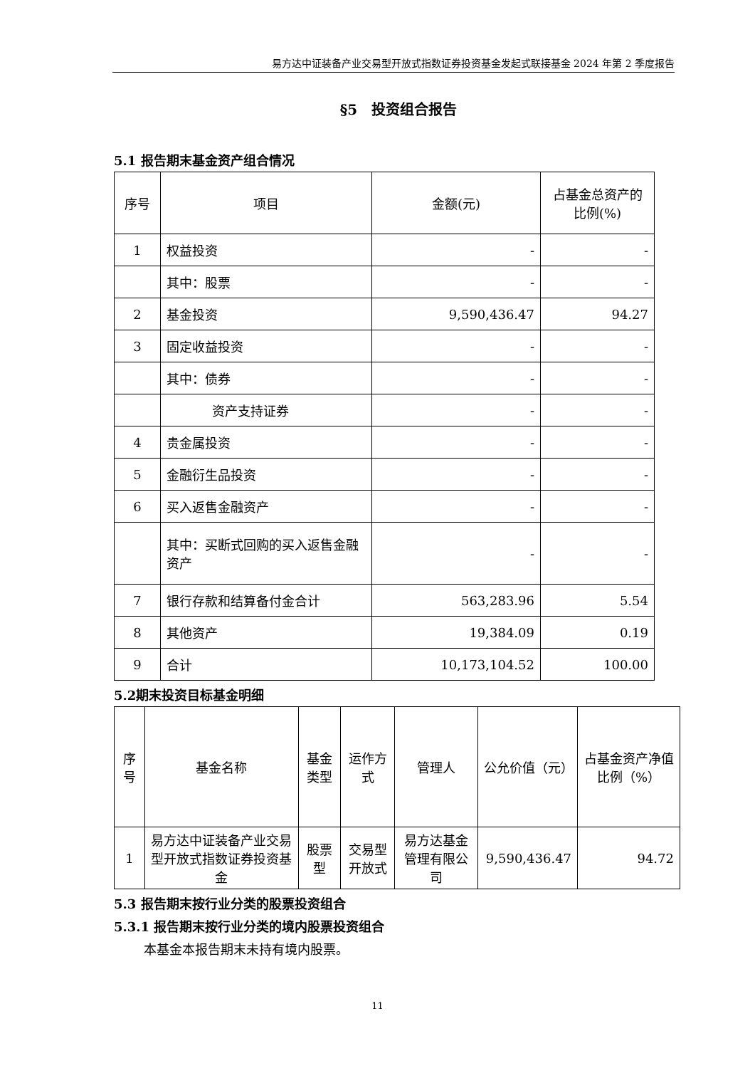易方达中证装备产业交易型开放式指数证券投资基金发起式联接基金 2024 年第 2 季度报告
§5　投资组合报告
5.1 报告期末基金资产组合情况
| 序号 | 项目 | 金额(元) | 占基金总资产的比例(%) |
| --- | --- | --- | --- |
| 1 | 权益投资 | - | - |
| | 其中：股票 | - | - |
| 2 | 基金投资 | 9,590,436.47 | 94.27 |
| 3 | 固定收益投资 | - | - |
| | 其中：债券 | - | - |
| | 资产支持证券 | - | - |
| 4 | 贵金属投资 | - | - |
| 5 | 金融衍生品投资 | - | - |
| 6 | 买入返售金融资产 | - | - |
| | 其中：买断式回购的买入返售金融资产 | - | - |
| 7 | 银行存款和结算备付金合计 | 563,283.96 | 5.54 |
| 8 | 其他资产 | 19,384.09 | 0.19 |
| 9 | 合计 | 10,173,104.52 | 100.00 |
5.2期末投资目标基金明细
| 序号 | 基金名称 | 基金类型 | 运作方式 | 管理人 | 公允价值（元） | 占基金资产净值比例（%） |
| --- | --- | --- | --- | --- | --- | --- |
| 1 | 易方达中证装备产业交易型开放式指数证券投资基金 | 股票型 | 交易型开放式 | 易方达基金管理有限公司 | 9,590,436.47 | 94.72 |
5.3 报告期末按行业分类的股票投资组合
5.3.1 报告期末按行业分类的境内股票投资组合
本基金本报告期末未持有境内股票。
11